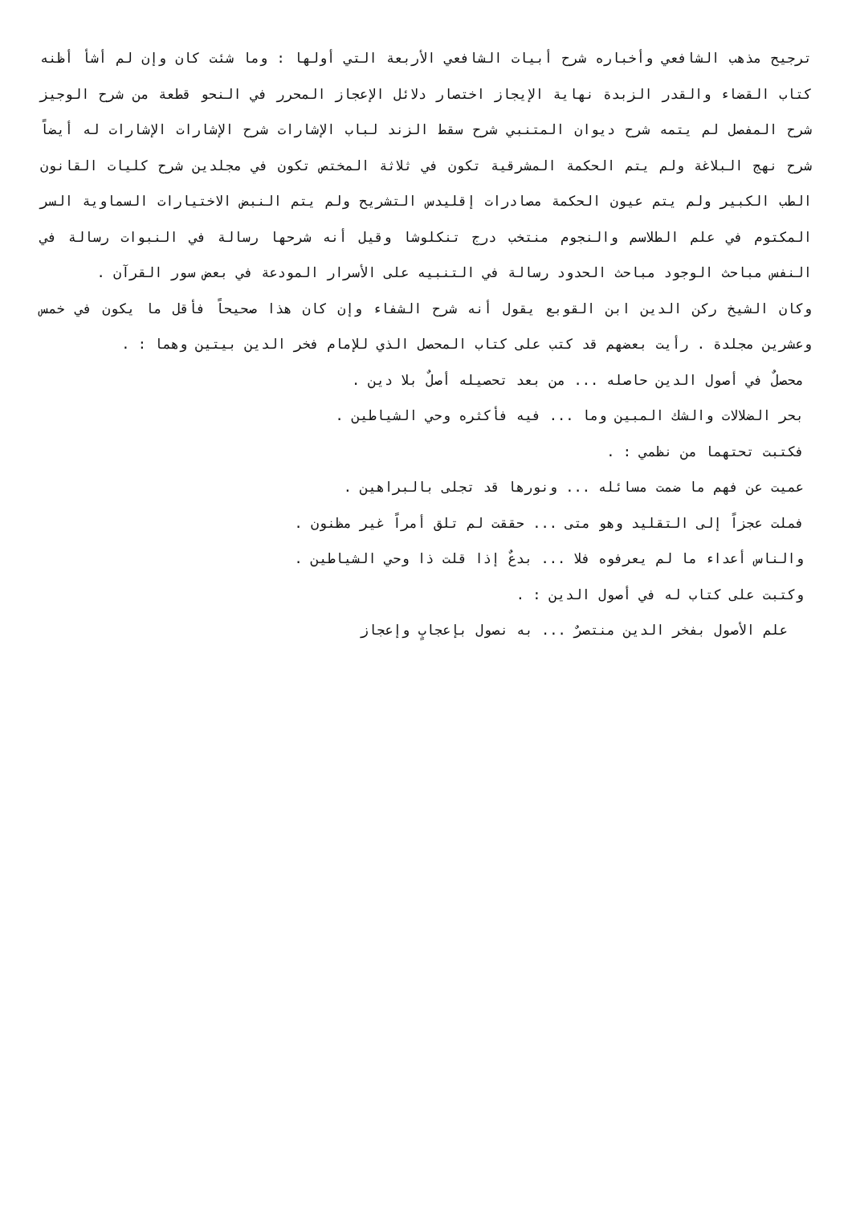ترجيح مذهب الشافعي وأخباره شرح أبيات الشافعي الأربعة التي أولها : وما شئت كان وإن لم أشأ أظنه كتاب القضاء والقدر الزبدة نهاية الإيجاز اختصار دلائل الإعجاز المحرر في النحو قطعة من شرح الوجيز شرح المفصل لم يتمه شرح ديوان المتنبي شرح سقط الزند لباب الإشارات شرح الإشارات الإشارات له أيضاً شرح نهج البلاغة ولم يتم الحكمة المشرقية تكون في ثلاثة المختص تكون في مجلدين شرح كليات القانون الطب الكبير ولم يتم عيون الحكمة مصادرات إقليدس التشريح ولم يتم النبض الاختيارات السماوية السر المكتوم في علم الطلاسم والنجوم منتخب درج تنكلوشا وقيل أنه شرحها رسالة في النبوات رسالة في النفس مباحث الوجود مباحث الحدود رسالة في التنبيه على الأسرار المودعة في بعض سور القرآن .
وكان الشيخ ركن الدين ابن القوبع يقول أنه شرح الشفاء وإن كان هذا صحيحاً فأقل ما يكون في خمس وعشرين مجلدة . رأيت بعضهم قد كتب على كتاب المحصل الذي للإمام فخر الدين بيتين وهما : .
محصلٌ في أصول الدين حاصله ... من بعد تحصيله أصلٌ بلا دين .
بحر الضلالات والشك المبين وما ... فيه فأكثره وحي الشياطين .
فكتبت تحتهما من نظمي : .
عميت عن فهم ما ضمت مسائله ... ونورها قد تجلى بالبراهين .
فملت عجزاً إلى التقليد وهو متى ... حققت لم تلق أمراً غير مظنون .
والناس أعداء ما لم يعرفوه فلا ... بدعٌ إذا قلت ذا وحي الشياطين .
وكتبت على كتاب له في أصول الدين : .
علم الأصول بفخر الدين منتصرٌ ... به نصول بإعجابٍ وإعجاز